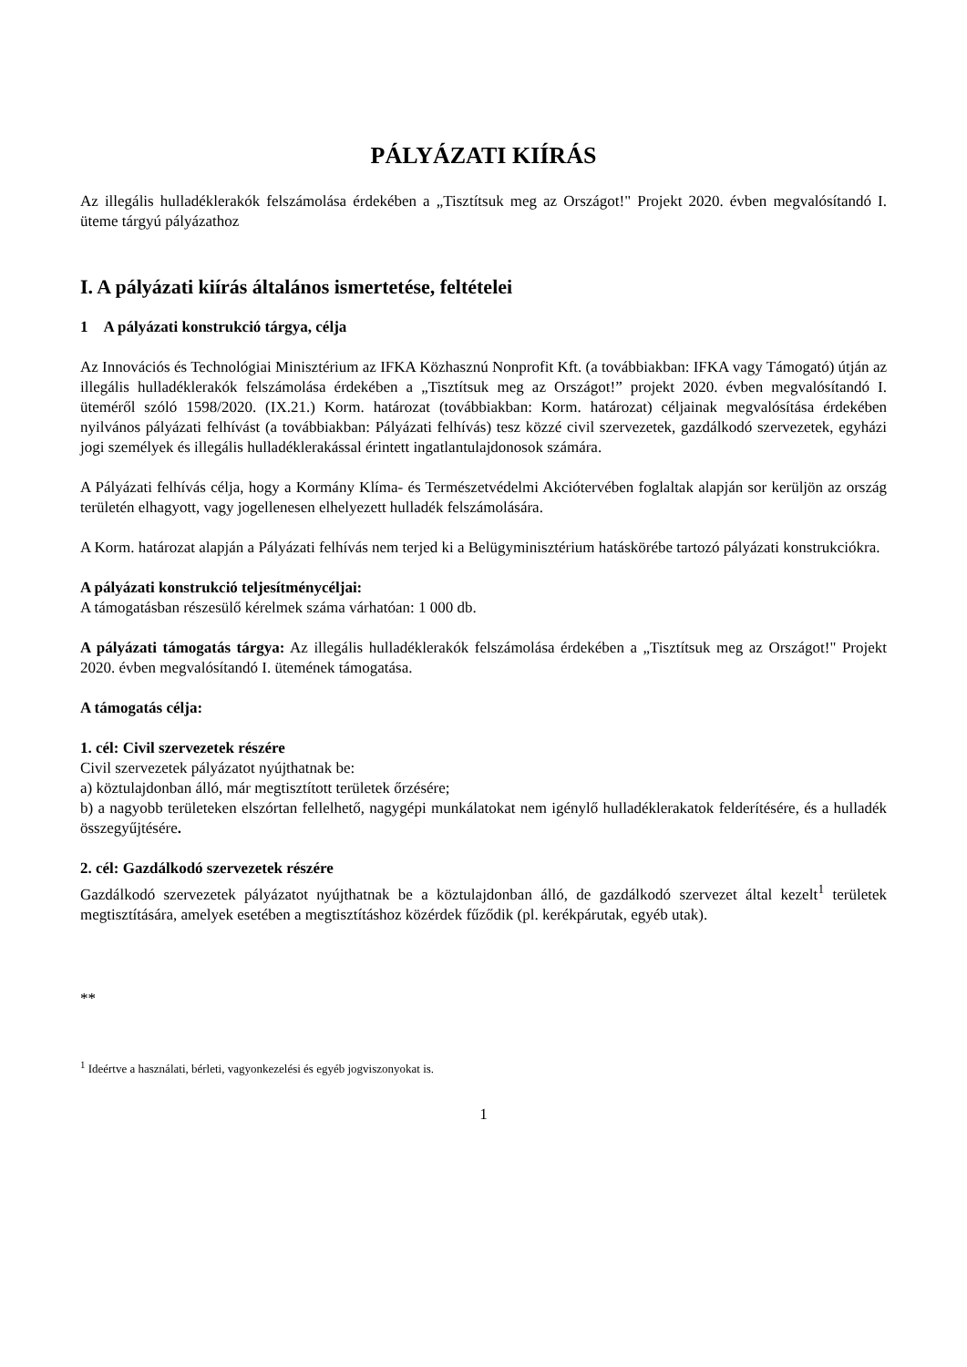PÁLYÁZATI KIÍRÁS
Az illegális hulladéklerakók felszámolása érdekében a „Tisztítsuk meg az Országot!" Projekt 2020. évben megvalósítandó I. üteme tárgyú pályázathoz
I. A pályázati kiírás általános ismertetése, feltételei
1 A pályázati konstrukció tárgya, célja
Az Innovációs és Technológiai Minisztérium az IFKA Közhasznú Nonprofit Kft. (a továbbiakban: IFKA vagy Támogató) útján az illegális hulladéklerakók felszámolása érdekében a „Tisztítsuk meg az Országot!” projekt 2020. évben megvalósítandó I. üteméről szóló 1598/2020. (IX.21.) Korm. határozat (továbbiakban: Korm. határozat) céljainak megvalósítása érdekében nyilvános pályázati felhívást (a továbbiakban: Pályázati felhívás) tesz közzé civil szervezetek, gazdálkodó szervezetek, egyházi jogi személyek és illegális hulladéklerakással érintett ingatlantulajdonosok számára.
A Pályázati felhívás célja, hogy a Kormány Klíma- és Természetvédelmi Akciótervében foglaltak alapján sor kerüljön az ország területén elhagyott, vagy jogellenesen elhelyezett hulladék felszámolására.
A Korm. határozat alapján a Pályázati felhívás nem terjed ki a Belügyminisztérium hatáskörébe tartozó pályázati konstrukciókra.
A pályázati konstrukció teljesítménycéljai:
A támogatásban részesülő kérelmek száma várhatóan: 1 000 db.
A pályázati támogatás tárgya: Az illegális hulladéklerakók felszámolása érdekében a „Tisztítsuk meg az Országot!" Projekt 2020. évben megvalósítandó I. ütemének támogatása.
A támogatás célja:
1. cél: Civil szervezetek részére
Civil szervezetek pályázatot nyújthatnak be:
a) köztulajdonban álló, már megtisztított területek őrzésére;
b) a nagyobb területeken elszórtan fellelhető, nagygépi munkálatokat nem igénylő hulladéklerakatok felderítésére, és a hulladék összegyűjtésére.
2. cél: Gazdálkodó szervezetek részére
Gazdálkodó szervezetek pályázatot nyújthatnak be a köztulajdonban álló, de gazdálkodó szervezet által kezelt<sup>1</sup> területek megtisztítására, amelyek esetében a megtisztításhoz közérdek fűződik (pl. kerékpárutak, egyéb utak).
**
<sup>1</sup> Ideértve a használati, bérleti, vagyonkezelési és egyéb jogviszonyokat is.
1